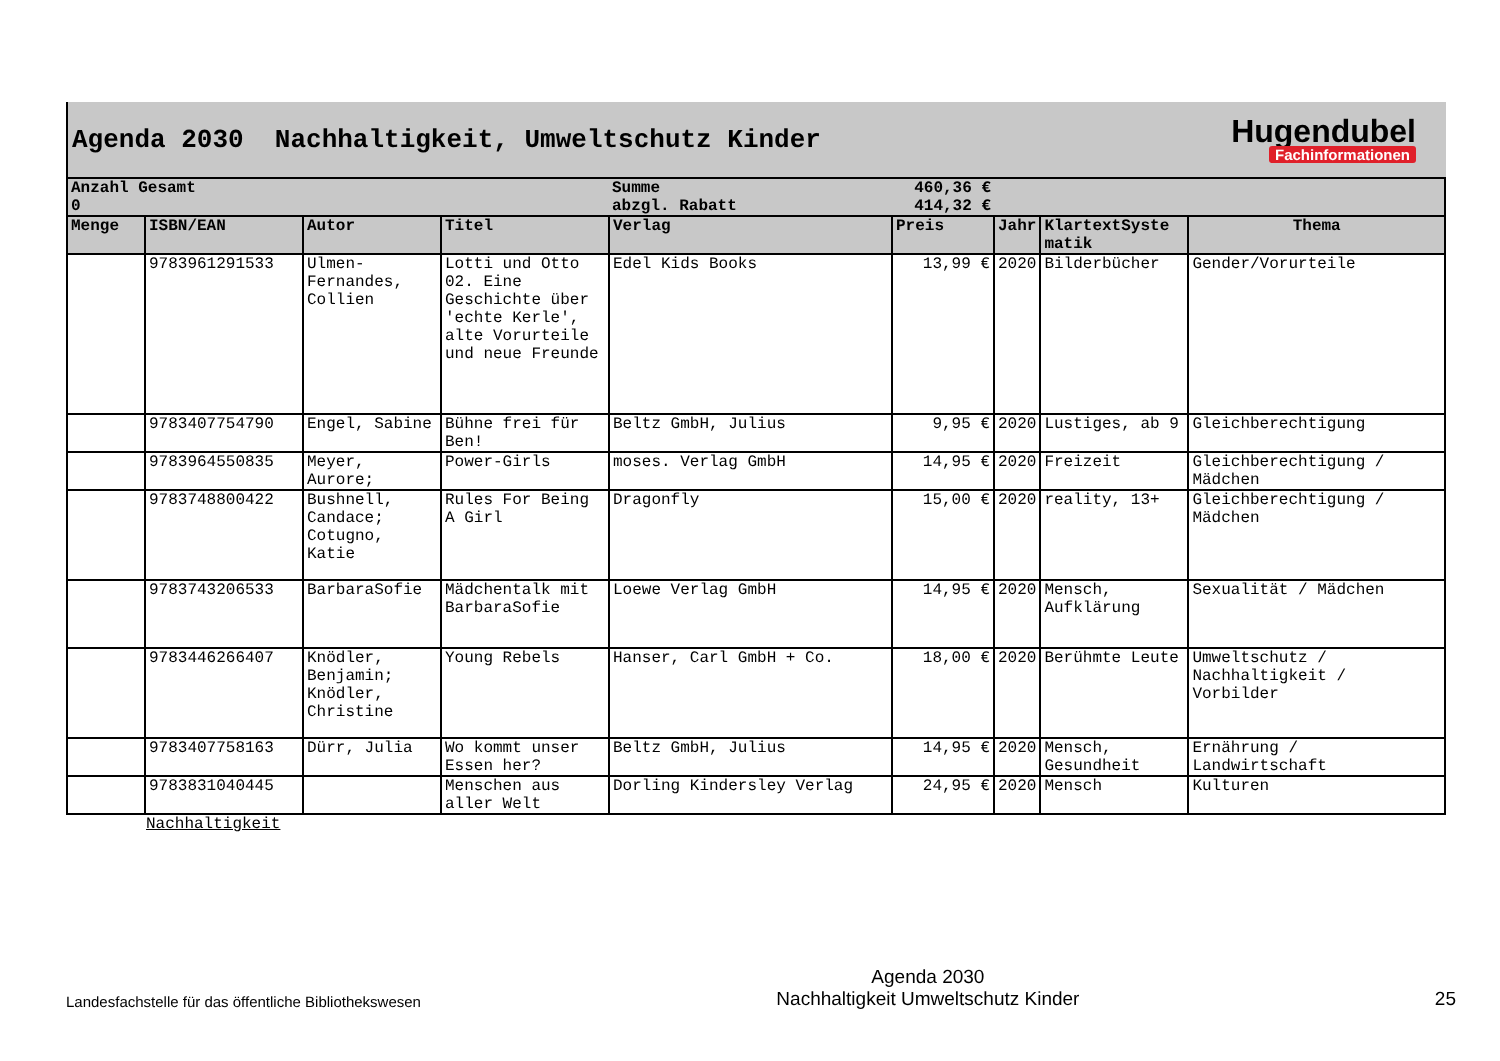Agenda 2030 Nachhaltigkeit, Umweltschutz Kinder
Hugendubel
Fachinformationen
| Anzahl Gesamt | | | | Summe | 460,36 € | | | |
| 0 | | | | abzgl. Rabatt | 414,32 € | | | |
| Menge | ISBN/EAN | Autor | Titel | Verlag | Preis | Jahr | KlartextSyste matik | Thema |
| | 9783961291533 | Ulmen-Fernandes, Collien | Lotti und Otto 02. Eine Geschichte über 'echte Kerle', alte Vorurteile und neue Freunde | Edel Kids Books | 13,99 € | 2020 | Bilderbücher | Gender/Vorurteile |
| | 9783407754790 | Engel, Sabine | Bühne frei für Ben! | Beltz GmbH, Julius | 9,95 € | 2020 | Lustiges, ab 9 | Gleichberechtigung |
| | 9783964550835 | Meyer, Aurore; | Power-Girls | moses. Verlag GmbH | 14,95 € | 2020 | Freizeit | Gleichberechtigung / Mädchen |
| | 9783748800422 | Bushnell, Candace; Cotugno, Katie | Rules For Being A Girl | Dragonfly | 15,00 € | 2020 | reality, 13+ | Gleichberechtigung / Mädchen |
| | 9783743206533 | BarbaraSofie | Mädchentalk mit BarbaraSofie | Loewe Verlag GmbH | 14,95 € | 2020 | Mensch, Aufklärung | Sexualität / Mädchen |
| | 9783446266407 | Knödler, Benjamin; Knödler, Christine | Young Rebels | Hanser, Carl GmbH + Co. | 18,00 € | 2020 | Berühmte Leute | Umweltschutz / Nachhaltigkeit / Vorbilder |
| | 9783407758163 | Dürr, Julia | Wo kommt unser Essen her? | Beltz GmbH, Julius | 14,95 € | 2020 | Mensch, Gesundheit | Ernährung / Landwirtschaft |
| | 9783831040445 | | Menschen aus aller Welt | Dorling Kindersley Verlag | 24,95 € | 2020 | Mensch | Kulturen |
Nachhaltigkeit
Landesfachstelle für das öffentliche Bibliothekswesen
Agenda 2030
Nachhaltigkeit Umweltschutz Kinder
25